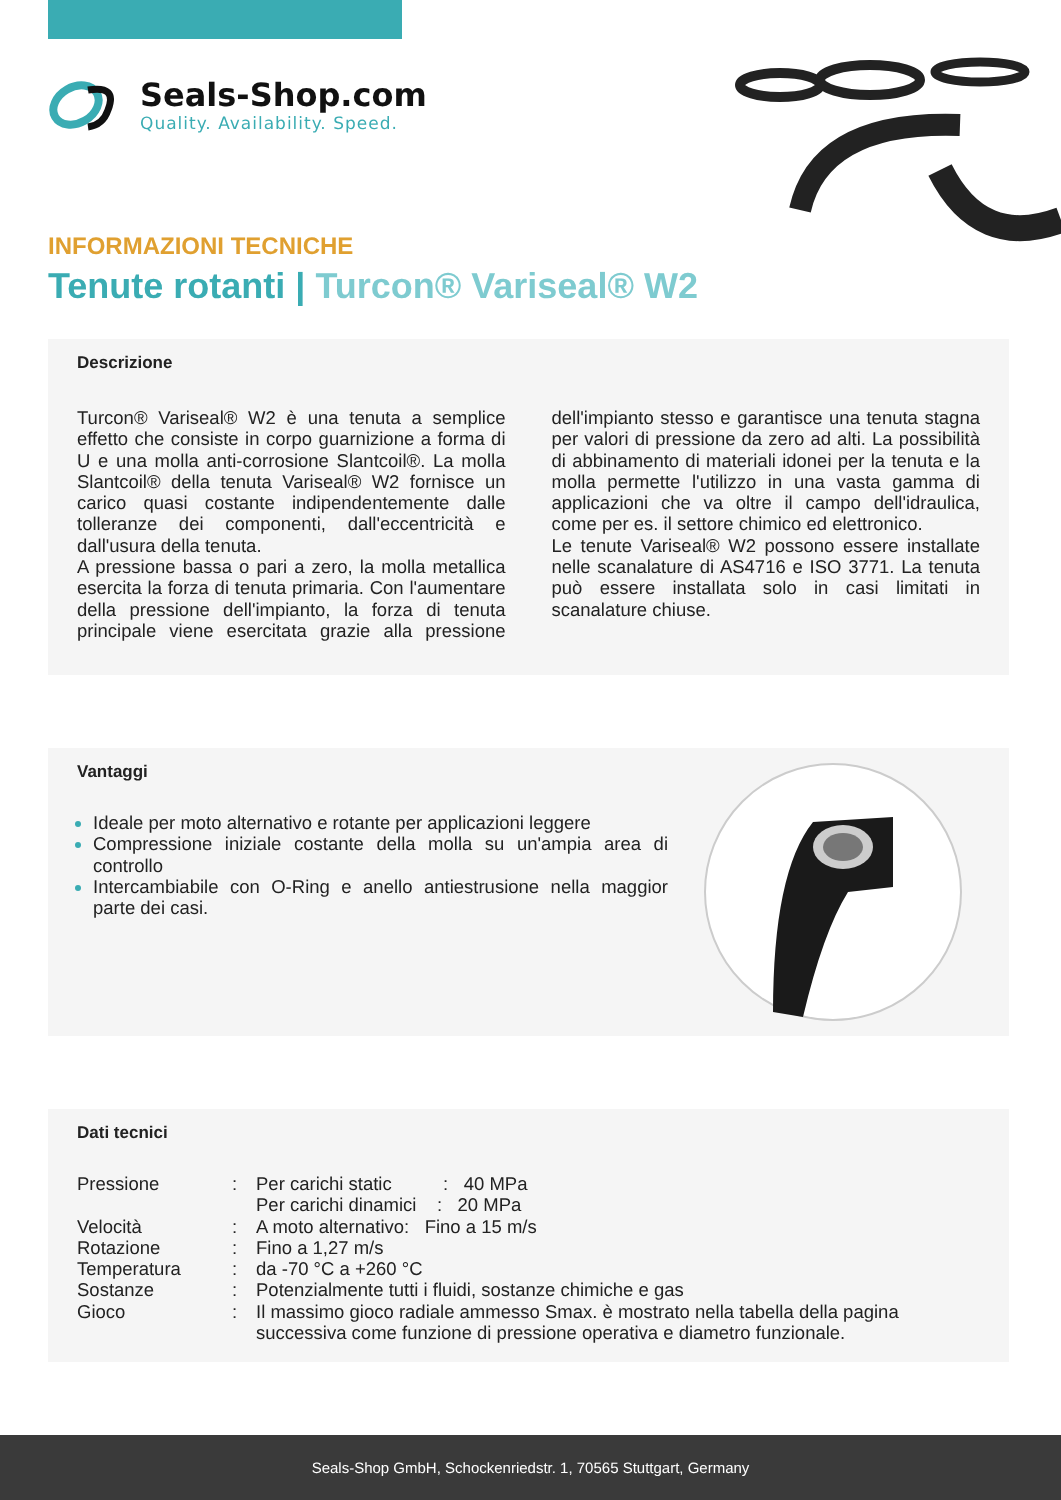Seals-Shop.com
Quality. Availability. Speed.
INFORMAZIONI TECNICHE
Tenute rotanti | Turcon® Variseal® W2
Descrizione
Turcon® Variseal® W2 è una tenuta a semplice effetto che consiste in corpo guarnizione a forma di U e una molla anti-corrosione Slantcoil®. La molla Slantcoil® della tenuta Variseal® W2 fornisce un carico quasi costante indipendentemente dalle tolleranze dei componenti, dall'eccentricità e dall'usura della tenuta.
A pressione bassa o pari a zero, la molla metallica esercita la forza di tenuta primaria. Con l'aumentare della pressione dell'impianto, la forza di tenuta principale viene esercitata grazie alla pressione dell'impianto stesso e garantisce una tenuta stagna per valori di pressione da zero ad alti. La possibilità di abbinamento di materiali idonei per la tenuta e la molla permette l'utilizzo in una vasta gamma di applicazioni che va oltre il campo dell'idraulica, come per es. il settore chimico ed elettronico.
Le tenute Variseal® W2 possono essere installate nelle scanalature di AS4716 e ISO 3771. La tenuta può essere installata solo in casi limitati in scanalature chiuse.
Vantaggi
Ideale per moto alternativo e rotante per applicazioni leggere
Compressione iniziale costante della molla su un'ampia area di controllo
Intercambiabile con O-Ring e anello antiestrusione nella maggior parte dei casi.
Dati tecnici
| Pressione | : | Per carichi static : 40 MPa |
| | | Per carichi dinamici : 20 MPa |
| Velocità | : | A moto alternativo: Fino a 15 m/s |
| Rotazione | : | Fino a 1,27 m/s |
| Temperatura | : | da -70 °C a +260 °C |
| Sostanze | : | Potenzialmente tutti i fluidi, sostanze chimiche e gas |
| Gioco | : | Il massimo gioco radiale ammesso Smax. è mostrato nella tabella della pagina successiva come funzione di pressione operativa e diametro funzionale. |
Seals-Shop GmbH, Schockenriedstr. 1, 70565 Stuttgart, Germany